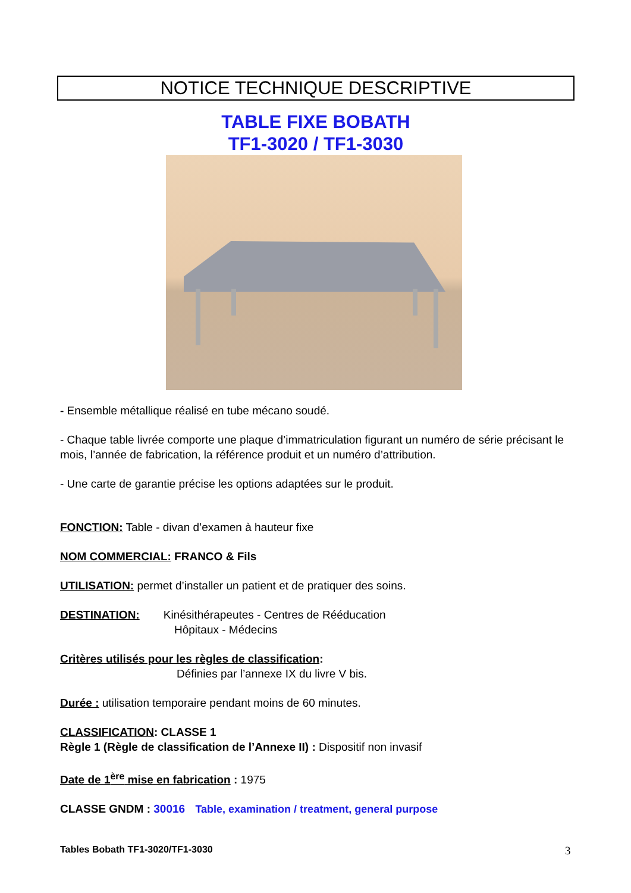NOTICE TECHNIQUE DESCRIPTIVE
TABLE FIXE BOBATH
TF1-3020 / TF1-3030
- Ensemble métallique réalisé en tube mécano soudé.
- Chaque table livrée comporte une plaque d’immatriculation figurant un numéro de série précisant le mois, l’année de fabrication, la référence produit et un numéro d’attribution.
- Une carte de garantie précise les options adaptées sur le produit.
FONCTION: Table - divan d’examen à hauteur fixe
NOM COMMERCIAL: FRANCO & Fils
UTILISATION: permet d’installer un patient et de pratiquer des soins.
DESTINATION: Kinésithérapeutes - Centres de Rééducation
Hôpitaux - Médecins
Critères utilisés pour les règles de classification:
Définies par l’annexe IX du livre V bis.
Durée : utilisation temporaire pendant moins de 60 minutes.
CLASSIFICATION: CLASSE 1
Règle 1 (Règle de classification de l’Annexe II) : Dispositif non invasif
Date de 1<sup>ère</sup> mise en fabrication : 1975
CLASSE GNDM : 30016 Table, examination / treatment, general purpose
Tables Bobath TF1-3020/TF1-3030
3